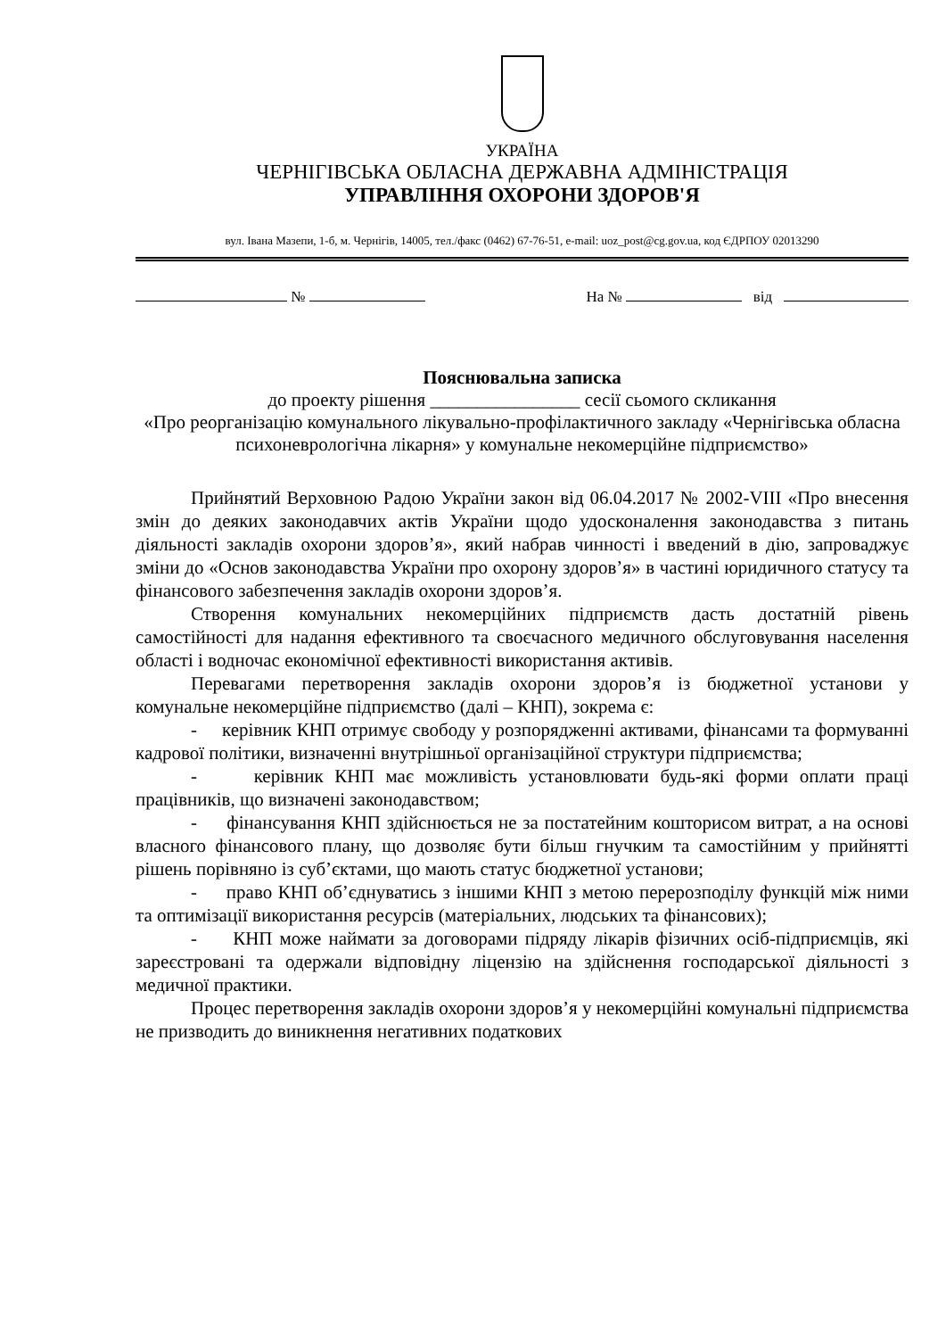УКРАЇНА
ЧЕРНІГІВСЬКА ОБЛАСНА ДЕРЖАВНА АДМІНІСТРАЦІЯ
УПРАВЛІННЯ ОХОРОНИ ЗДОРОВ'Я
вул. Івана Мазепи, 1-б, м. Чернігів, 14005, тел./факс (0462) 67-76-51, e-mail: uoz_post@cg.gov.ua, код ЄДРПОУ 02013290
№ На № від
Пояснювальна записка
до проекту рішення ________________ сесії сьомого скликання
«Про реорганізацію комунального лікувально-профілактичного закладу «Чернігівська обласна психоневрологічна лікарня» у комунальне некомерційне підприємство»
Прийнятий Верховною Радою України закон від 06.04.2017 № 2002-VIII «Про внесення змін до деяких законодавчих актів України щодо удосконалення законодавства з питань діяльності закладів охорони здоров’я», який набрав чинності і введений в дію, запроваджує зміни до «Основ законодавства України про охорону здоров’я» в частині юридичного статусу та фінансового забезпечення закладів охорони здоров’я.
Створення комунальних некомерційних підприємств дасть достатній рівень самостійності для надання ефективного та своєчасного медичного обслуговування населення області і водночас економічної ефективності використання активів.
Перевагами перетворення закладів охорони здоров’я із бюджетної установи у комунальне некомерційне підприємство (далі – КНП), зокрема є:
- керівник КНП отримує свободу у розпорядженні активами, фінансами та формуванні кадрової політики, визначенні внутрішньої організаційної структури підприємства;
- керівник КНП має можливість установлювати будь-які форми оплати праці працівників, що визначені законодавством;
- фінансування КНП здійснюється не за постатейним кошторисом витрат, а на основі власного фінансового плану, що дозволяє бути більш гнучким та самостійним у прийнятті рішень порівняно із суб’єктами, що мають статус бюджетної установи;
- право КНП об’єднуватись з іншими КНП з метою перерозподілу функцій між ними та оптимізації використання ресурсів (матеріальних, людських та фінансових);
- КНП може наймати за договорами підряду лікарів фізичних осіб-підприємців, які зареєстровані та одержали відповідну ліцензію на здійснення господарської діяльності з медичної практики.
Процес перетворення закладів охорони здоров’я у некомерційні комунальні підприємства не призводить до виникнення негативних податкових